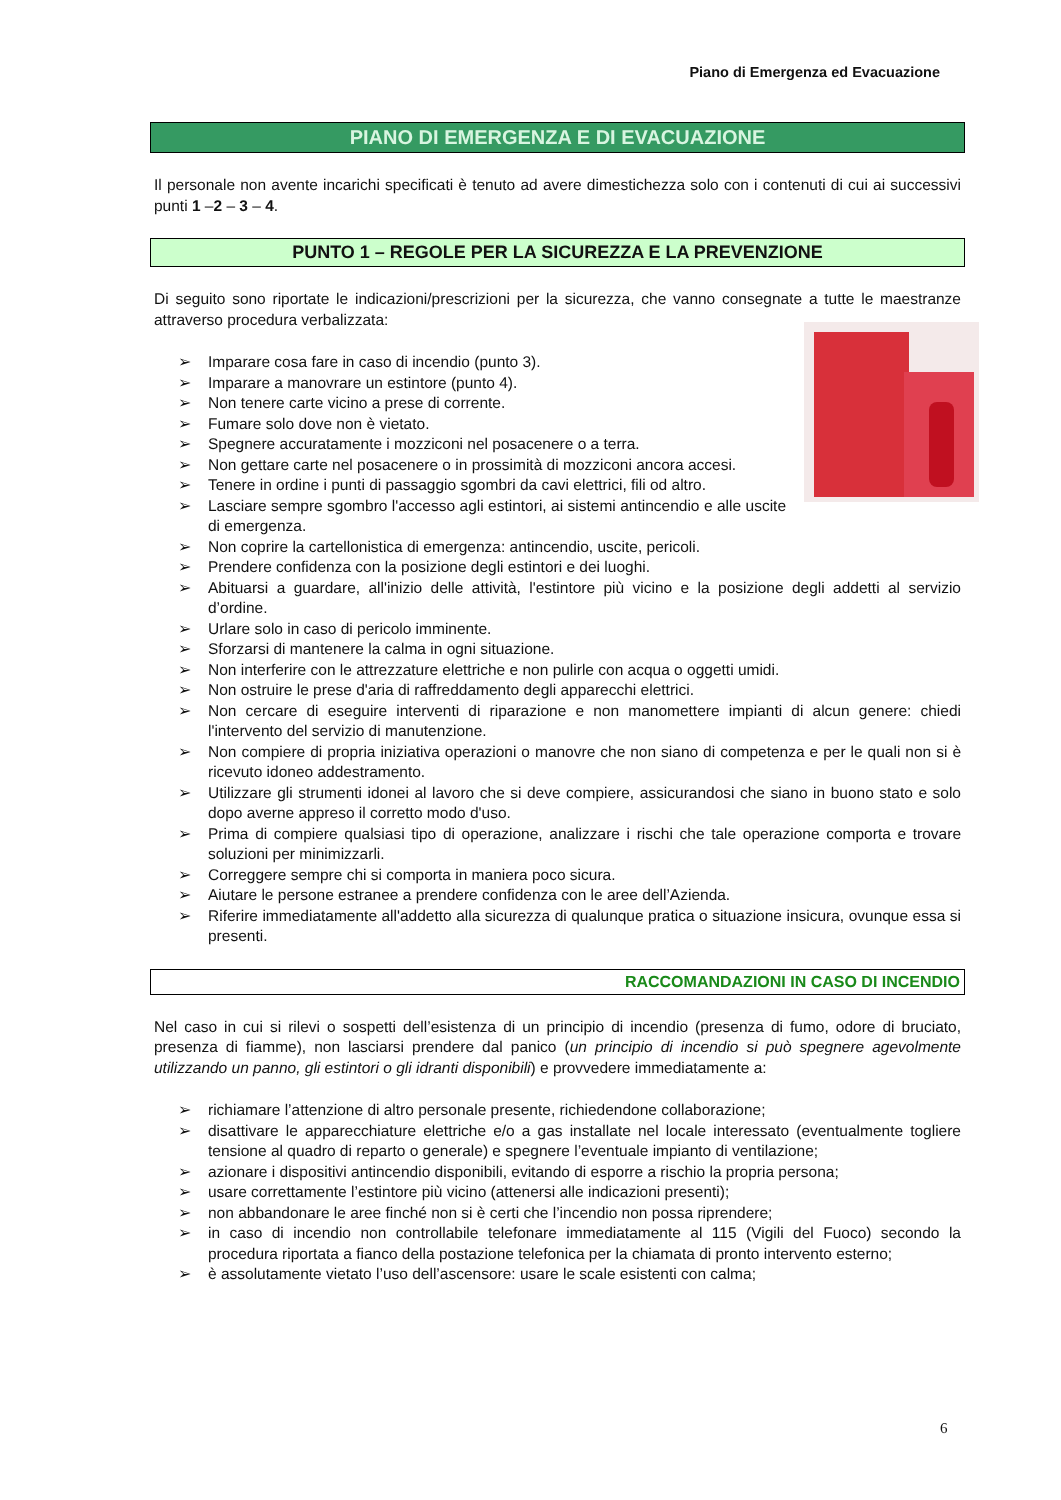Piano di Emergenza ed Evacuazione
PIANO DI EMERGENZA E DI EVACUAZIONE
Il personale non avente incarichi specificati è tenuto ad avere dimestichezza solo con i contenuti di cui ai successivi punti 1 –2 – 3 – 4.
PUNTO 1 – REGOLE PER LA SICUREZZA E LA PREVENZIONE
Di seguito sono riportate le indicazioni/prescrizioni per la sicurezza, che vanno consegnate a tutte le maestranze attraverso procedura verbalizzata:
➢ Imparare cosa fare in caso di incendio (punto 3).
➢ Imparare a manovrare un estintore (punto 4).
➢ Non tenere carte vicino a prese di corrente.
➢ Fumare solo dove non è vietato.
➢ Spegnere accuratamente i mozziconi nel posacenere o a terra.
➢ Non gettare carte nel posacenere o in prossimità di mozziconi ancora accesi.
➢ Tenere in ordine i punti di passaggio sgombri da cavi elettrici, fili od altro.
➢ Lasciare sempre sgombro l'accesso agli estintori, ai sistemi antincendio e alle uscite di emergenza.
➢ Non coprire la cartellonistica di emergenza: antincendio, uscite, pericoli.
➢ Prendere confidenza con la posizione degli estintori e dei luoghi.
➢ Abituarsi a guardare, all'inizio delle attività, l'estintore più vicino e la posizione degli addetti al servizio d’ordine.
➢ Urlare solo in caso di pericolo imminente.
➢ Sforzarsi di mantenere la calma in ogni situazione.
➢ Non interferire con le attrezzature elettriche e non pulirle con acqua o oggetti umidi.
➢ Non ostruire le prese d'aria di raffreddamento degli apparecchi elettrici.
➢ Non cercare di eseguire interventi di riparazione e non manomettere impianti di alcun genere: chiedi l'intervento del servizio di manutenzione.
➢ Non compiere di propria iniziativa operazioni o manovre che non siano di competenza e per le quali non si è ricevuto idoneo addestramento.
➢ Utilizzare gli strumenti idonei al lavoro che si deve compiere, assicurandosi che siano in buono stato e solo dopo averne appreso il corretto modo d'uso.
➢ Prima di compiere qualsiasi tipo di operazione, analizzare i rischi che tale operazione comporta e trovare soluzioni per minimizzarli.
➢ Correggere sempre chi si comporta in maniera poco sicura.
➢ Aiutare le persone estranee a prendere confidenza con le aree dell’Azienda.
➢ Riferire immediatamente all'addetto alla sicurezza di qualunque pratica o situazione insicura, ovunque essa si presenti.
RACCOMANDAZIONI IN CASO DI INCENDIO
Nel caso in cui si rilevi o sospetti dell’esistenza di un principio di incendio (presenza di fumo, odore di bruciato, presenza di fiamme), non lasciarsi prendere dal panico (un principio di incendio si può spegnere agevolmente utilizzando un panno, gli estintori o gli idranti disponibili) e provvedere immediatamente a:
➢ richiamare l’attenzione di altro personale presente, richiedendone collaborazione;
➢ disattivare le apparecchiature elettriche e/o a gas installate nel locale interessato (eventualmente togliere tensione al quadro di reparto o generale) e spegnere l’eventuale impianto di ventilazione;
➢ azionare i dispositivi antincendio disponibili, evitando di esporre a rischio la propria persona;
➢ usare correttamente l’estintore più vicino (attenersi alle indicazioni presenti);
➢ non abbandonare le aree finché non si è certi che l’incendio non possa riprendere;
➢ in caso di incendio non controllabile telefonare immediatamente al 115 (Vigili del Fuoco) secondo la procedura riportata a fianco della postazione telefonica per la chiamata di pronto intervento esterno;
➢ è assolutamente vietato l’uso dell’ascensore: usare le scale esistenti con calma;
6